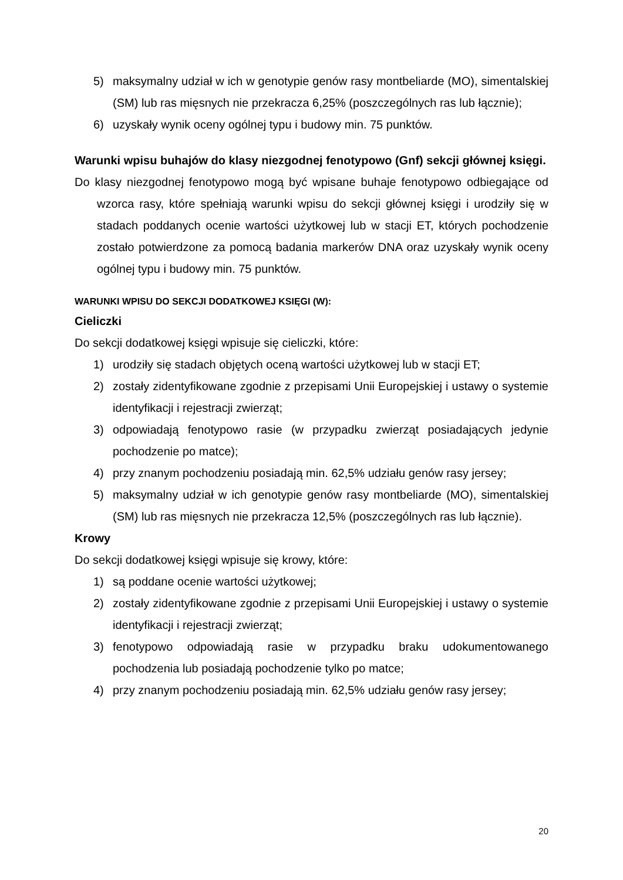5) maksymalny udział w ich w genotypie genów rasy montbeliarde (MO), simentalskiej (SM) lub ras mięsnych nie przekracza 6,25% (poszczególnych ras lub łącznie);
6) uzyskały wynik oceny ogólnej typu i budowy min. 75 punktów.
Warunki wpisu buhajów do klasy niezgodnej fenotypowo (Gnf) sekcji głównej księgi.
Do klasy niezgodnej fenotypowo mogą być wpisane buhaje fenotypowo odbiegające od wzorca rasy, które spełniają warunki wpisu do sekcji głównej księgi i urodziły się w stadach poddanych ocenie wartości użytkowej lub w stacji ET, których pochodzenie zostało potwierdzone za pomocą badania markerów DNA oraz uzyskały wynik oceny ogólnej typu i budowy min. 75 punktów.
WARUNKI WPISU DO SEKCJI DODATKOWEJ KSIĘGI (W):
Cieliczki
Do sekcji dodatkowej księgi wpisuje się cieliczki, które:
1) urodziły się stadach objętych oceną wartości użytkowej lub w stacji ET;
2) zostały zidentyfikowane zgodnie z przepisami Unii Europejskiej i ustawy o systemie identyfikacji i rejestracji zwierząt;
3) odpowiadają fenotypowo rasie (w przypadku zwierząt posiadających jedynie pochodzenie po matce);
4) przy znanym pochodzeniu posiadają min. 62,5% udziału genów rasy jersey;
5) maksymalny udział w ich genotypie genów rasy montbeliarde (MO), simentalskiej (SM) lub ras mięsnych nie przekracza 12,5% (poszczególnych ras lub łącznie).
Krowy
Do sekcji dodatkowej księgi wpisuje się krowy, które:
1) są poddane ocenie wartości użytkowej;
2) zostały zidentyfikowane zgodnie z przepisami Unii Europejskiej i ustawy o systemie identyfikacji i rejestracji zwierząt;
3) fenotypowo odpowiadają rasie w przypadku braku udokumentowanego pochodzenia lub posiadają pochodzenie tylko po matce;
4) przy znanym pochodzeniu posiadają min. 62,5% udziału genów rasy jersey;
20